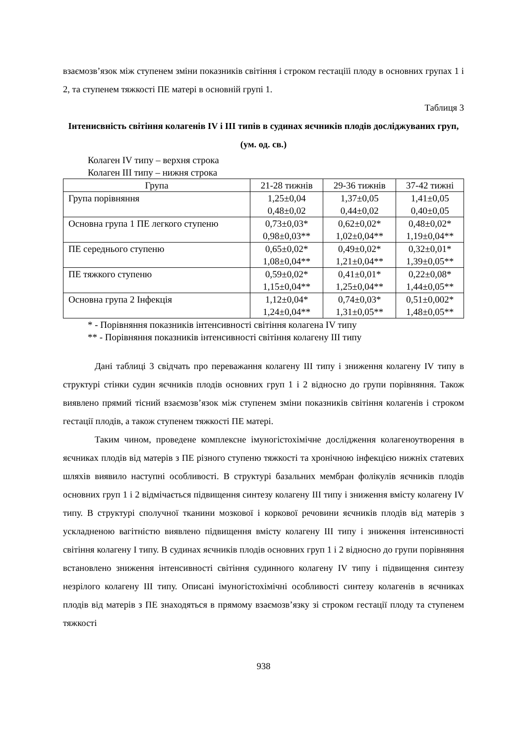взаємозв’язок між ступенем зміни показників світіння і строком гестаціїі плоду в основних групах 1 і 2, та ступенем тяжкості ПЕ матері в основній групі 1.
Таблиця 3
Інтенисвність світіння колагенів IV і III типів в судинах яєчників плодів досліджуваних груп, (ум. од. св.)
Колаген IV типу – верхня строка
Колаген III типу – нижня строка
| Група | 21-28 тижнів | 29-36 тижнів | 37-42 тижні |
| --- | --- | --- | --- |
| Група порівняння | 1,25±0,04 0,48±0,02 | 1,37±0,05 0,44±0,02 | 1,41±0,05 0,40±0,05 |
| Основна група 1 ПЕ легкого ступеню | 0,73±0,03* 0,98±0,03** | 0,62±0,02* 1,02±0,04** | 0,48±0,02* 1,19±0,04** |
| ПЕ середнього ступеню | 0,65±0,02* 1,08±0,04** | 0,49±0,02* 1,21±0,04** | 0,32±0,01* 1,39±0,05** |
| ПЕ тяжкого ступеню | 0,59±0,02* 1,15±0,04** | 0,41±0,01* 1,25±0,04** | 0,22±0,08* 1,44±0,05** |
| Основна група 2 Інфекція | 1,12±0,04* 1,24±0,04** | 0,74±0,03* 1,31±0,05** | 0,51±0,002* 1,48±0,05** |
* - Порівняння показників інтенсивності світіння колагена IV типу
** - Порівняння показників інтенсивності світіння колагену III типу
Дані таблиці 3 свідчать про переважання колагену III типу і зниження колагену IV типу в структурі стінки судин яєчників плодів основних груп 1 і 2 відносно до групи порівняння. Також виявлено прямий тісний взаємозв’язок між ступенем зміни показників світіння колагенів і строком гестації плодів, а також ступенем тяжкості ПЕ матері.
Таким чином, проведене комплексне імуногістохімічне дослідження колагеноутворення в яєчниках плодів від матерів з ПЕ різного ступеню тяжкості та хронічною інфекцією нижніх статевих шляхів виявило наступні особливості. В структурі базальних мембран фолікулів яєчників плодів основних груп 1 і 2 відмічається підвищення синтезу колагену III типу і зниження вмісту колагену IV типу. В структурі сполучної тканини мозкової і коркової речовини яєчників плодів від матерів з ускладненою вагітністю виявлено підвищення вмісту колагену III типу і зниження інтенсивності світіння колагену I типу. В судинах яєчників плодів основних груп 1 і 2 відносно до групи порівняння встановлено зниження інтенсивності світіння судинного колагену IV типу і підвищення синтезу незрілого колагену III типу. Описані імуногістохімічні особливості синтезу колагенів в яєчниках плодів від матерів з ПЕ знаходяться в прямому взаємозв’язку зі строком гестації плоду та ступенем тяжкості
938